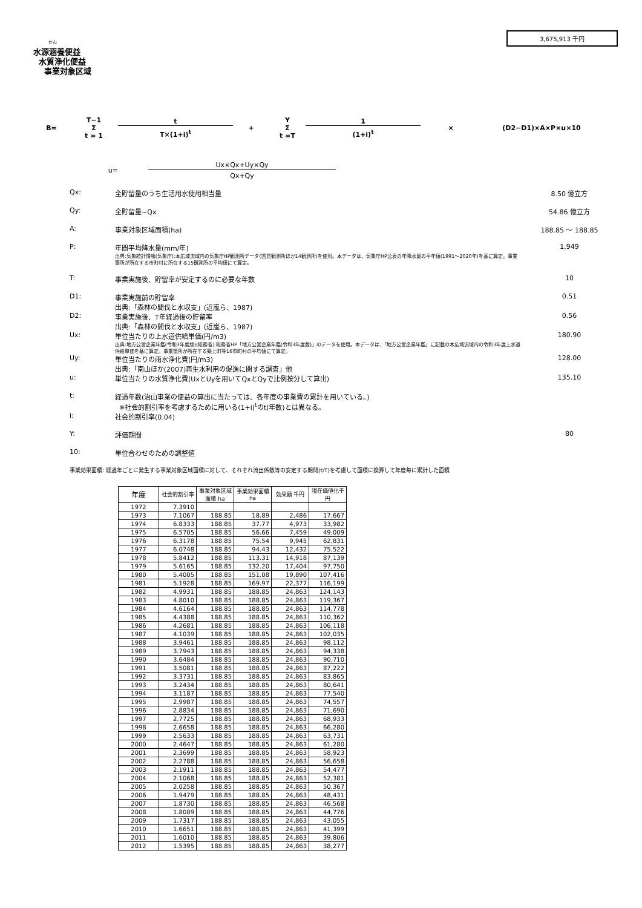3,675,913 千円
かん
水源涵養便益
水質浄化便益
事業対象区域
B=
T−1
Σ
t = 1
t
T×(1+i)<sup>t</sup>
+
Y
Σ
t =T
1
(1+i)<sup>t</sup>
× (D2−D1)×A×P×u×10
u=
Ux×Qx+Uy×Qy
Qx+Qy
Qx: 全貯留量のうち生活用水使用相当量 8.50 億立方
Qy: 全貯留量−Qx 54.86 億立方
A: 事業対象区域面積(ha) 188.85 〜 188.85
P: 年間平均降水量(mm/年)
出典:気象統計情報(気象庁):本広域流域内の気象庁HP観測所データ(国見観測所ほか14観測所)を使用。本データは、気象庁HP公表の年降水量の平年値(1991〜2020年)を基に算定。事業箇所が所在する市町村に所在する15観測所の平均値にて算定。
1,949
T: 事業実施後、貯留率が安定するのに必要な年数
10
D1: 事業実施前の貯留率
出典:「森林の間伐と水収支」(近嵐ら、1987)
0.51
D2: 事業実施後、T年経過後の貯留率
出典:「森林の間伐と水収支」(近嵐ら、1987)
0.56
Ux: 単位当たりの上水道供給単価(円/m3)
出典:地方公営企業年鑑(令和3年度版)(総務省):総務省HP「地方公営企業年鑑(令和3年度版)」のデータを使用。本データは、「地方公営企業年鑑」に記載の本広域流域内の令和3年度上水道供給単価を基に算定。事業箇所が所在する築上町等16市町村の平均値にて算定。
180.90
Uy: 単位当たりの雨水浄化費(円/m3)
出典:「南山ほか(2007)再生水利用の促進に関する調査」他
128.00
u: 単位当たりの水質浄化費(UxとUyを用いてQxとQyで比例按分して算出)
135.10
t: 経過年数(治山事業の便益の算出に当たっては、各年度の事業費の累計を用いている。)
※社会的割引率を考慮するために用いる(1+i)<sup>t</sup>のt(年数)とは異なる。
i: 社会的割引率(0.04)
Y: 評価期間 80
10: 単位合わせのための調整値
事業効果面積: 経過年ごとに発生する事業対象区域面積に対して、それぞれ流出係数等の安定する期間(t/T)を考慮して面積に換算して年度毎に累計した面積
| 年度 | 社会的割引率 | 事業対象区域面積 ha | 事業効果面積 ha | 効果額 千円 | 現在価値化千円 |
| --- | --- | --- | --- | --- | --- |
| 1972 | 7.3910 | | | | |
| 1973 | 7.1067 | 188.85 | 18.89 | 2,486 | 17,667 |
| 1974 | 6.8333 | 188.85 | 37.77 | 4,973 | 33,982 |
| 1975 | 6.5705 | 188.85 | 56.66 | 7,459 | 49,009 |
| 1976 | 6.3178 | 188.85 | 75.54 | 9,945 | 62,831 |
| 1977 | 6.0748 | 188.85 | 94.43 | 12,432 | 75,522 |
| 1978 | 5.8412 | 188.85 | 113.31 | 14,918 | 87,139 |
| 1979 | 5.6165 | 188.85 | 132.20 | 17,404 | 97,750 |
| 1980 | 5.4005 | 188.85 | 151.08 | 19,890 | 107,416 |
| 1981 | 5.1928 | 188.85 | 169.97 | 22,377 | 116,199 |
| 1982 | 4.9931 | 188.85 | 188.85 | 24,863 | 124,143 |
| 1983 | 4.8010 | 188.85 | 188.85 | 24,863 | 119,367 |
| 1984 | 4.6164 | 188.85 | 188.85 | 24,863 | 114,778 |
| 1985 | 4.4388 | 188.85 | 188.85 | 24,863 | 110,362 |
| 1986 | 4.2681 | 188.85 | 188.85 | 24,863 | 106,118 |
| 1987 | 4.1039 | 188.85 | 188.85 | 24,863 | 102,035 |
| 1988 | 3.9461 | 188.85 | 188.85 | 24,863 | 98,112 |
| 1989 | 3.7943 | 188.85 | 188.85 | 24,863 | 94,338 |
| 1990 | 3.6484 | 188.85 | 188.85 | 24,863 | 90,710 |
| 1991 | 3.5081 | 188.85 | 188.85 | 24,863 | 87,222 |
| 1992 | 3.3731 | 188.85 | 188.85 | 24,863 | 83,865 |
| 1993 | 3.2434 | 188.85 | 188.85 | 24,863 | 80,641 |
| 1994 | 3.1187 | 188.85 | 188.85 | 24,863 | 77,540 |
| 1995 | 2.9987 | 188.85 | 188.85 | 24,863 | 74,557 |
| 1996 | 2.8834 | 188.85 | 188.85 | 24,863 | 71,690 |
| 1997 | 2.7725 | 188.85 | 188.85 | 24,863 | 68,933 |
| 1998 | 2.6658 | 188.85 | 188.85 | 24,863 | 66,280 |
| 1999 | 2.5633 | 188.85 | 188.85 | 24,863 | 63,731 |
| 2000 | 2.4647 | 188.85 | 188.85 | 24,863 | 61,280 |
| 2001 | 2.3699 | 188.85 | 188.85 | 24,863 | 58,923 |
| 2002 | 2.2788 | 188.85 | 188.85 | 24,863 | 56,658 |
| 2003 | 2.1911 | 188.85 | 188.85 | 24,863 | 54,477 |
| 2004 | 2.1068 | 188.85 | 188.85 | 24,863 | 52,381 |
| 2005 | 2.0258 | 188.85 | 188.85 | 24,863 | 50,367 |
| 2006 | 1.9479 | 188.85 | 188.85 | 24,863 | 48,431 |
| 2007 | 1.8730 | 188.85 | 188.85 | 24,863 | 46,568 |
| 2008 | 1.8009 | 188.85 | 188.85 | 24,863 | 44,776 |
| 2009 | 1.7317 | 188.85 | 188.85 | 24,863 | 43,055 |
| 2010 | 1.6651 | 188.85 | 188.85 | 24,863 | 41,399 |
| 2011 | 1.6010 | 188.85 | 188.85 | 24,863 | 39,806 |
| 2012 | 1.5395 | 188.85 | 188.85 | 24,863 | 38,277 |